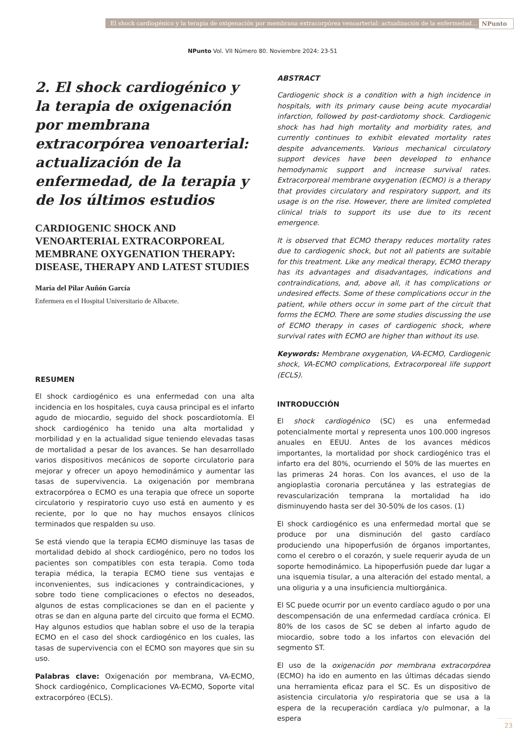El shock cardiogénico y la terapia de oxigenación por membrana extracorpórea venoarterial: actualización de la enfermedad... NPunto
NPunto Vol. VII Número 80. Noviembre 2024: 23-51
2. El shock cardiogénico y la terapia de oxigenación por membrana extracorpórea venoarterial: actualización de la enfermedad, de la terapia y de los últimos estudios
CARDIOGENIC SHOCK AND VENOARTERIAL EXTRACORPOREAL MEMBRANE OXYGENATION THERAPY: DISEASE, THERAPY AND LATEST STUDIES
María del Pilar Auñón García
Enfermera en el Hospital Universitario de Albacete.
RESUMEN
El shock cardiogénico es una enfermedad con una alta incidencia en los hospitales, cuya causa principal es el infarto agudo de miocardio, seguido del shock poscardiotomía. El shock cardiogénico ha tenido una alta mortalidad y morbilidad y en la actualidad sigue teniendo elevadas tasas de mortalidad a pesar de los avances. Se han desarrollado varios dispositivos mecánicos de soporte circulatorio para mejorar y ofrecer un apoyo hemodinámico y aumentar las tasas de supervivencia. La oxigenación por membrana extracorpórea o ECMO es una terapia que ofrece un soporte circulatorio y respiratorio cuyo uso está en aumento y es reciente, por lo que no hay muchos ensayos clínicos terminados que respalden su uso.
Se está viendo que la terapia ECMO disminuye las tasas de mortalidad debido al shock cardiogénico, pero no todos los pacientes son compatibles con esta terapia. Como toda terapia médica, la terapia ECMO tiene sus ventajas e inconvenientes, sus indicaciones y contraindicaciones, y sobre todo tiene complicaciones o efectos no deseados, algunos de estas complicaciones se dan en el paciente y otras se dan en alguna parte del circuito que forma el ECMO. Hay algunos estudios que hablan sobre el uso de la terapia ECMO en el caso del shock cardiogénico en los cuales, las tasas de supervivencia con el ECMO son mayores que sin su uso.
Palabras clave: Oxigenación por membrana, VA-ECMO, Shock cardiogénico, Complicaciones VA-ECMO, Soporte vital extracorpóreo (ECLS).
ABSTRACT
Cardiogenic shock is a condition with a high incidence in hospitals, with its primary cause being acute myocardial infarction, followed by post-cardiotomy shock. Cardiogenic shock has had high mortality and morbidity rates, and currently continues to exhibit elevated mortality rates despite advancements. Various mechanical circulatory support devices have been developed to enhance hemodynamic support and increase survival rates. Extracorporeal membrane oxygenation (ECMO) is a therapy that provides circulatory and respiratory support, and its usage is on the rise. However, there are limited completed clinical trials to support its use due to its recent emergence.
It is observed that ECMO therapy reduces mortality rates due to cardiogenic shock, but not all patients are suitable for this treatment. Like any medical therapy, ECMO therapy has its advantages and disadvantages, indications and contraindications, and, above all, it has complications or undesired effects. Some of these complications occur in the patient, while others occur in some part of the circuit that forms the ECMO. There are some studies discussing the use of ECMO therapy in cases of cardiogenic shock, where survival rates with ECMO are higher than without its use.
Keywords: Membrane oxygenation, VA-ECMO, Cardiogenic shock, VA-ECMO complications, Extracorporeal life support (ECLS).
INTRODUCCIÓN
El shock cardiogénico (SC) es una enfermedad potencialmente mortal y representa unos 100.000 ingresos anuales en EEUU. Antes de los avances médicos importantes, la mortalidad por shock cardiogénico tras el infarto era del 80%, ocurriendo el 50% de las muertes en las primeras 24 horas. Con los avances, el uso de la angioplastia coronaria percutánea y las estrategias de revascularización temprana la mortalidad ha ido disminuyendo hasta ser del 30-50% de los casos. (1)
El shock cardiogénico es una enfermedad mortal que se produce por una disminución del gasto cardíaco produciendo una hipoperfusión de órganos importantes, como el cerebro o el corazón, y suele requerir ayuda de un soporte hemodinámico. La hipoperfusión puede dar lugar a una isquemia tisular, a una alteración del estado mental, a una oliguria y a una insuficiencia multiorgánica.
El SC puede ocurrir por un evento cardíaco agudo o por una descompensación de una enfermedad cardíaca crónica. El 80% de los casos de SC se deben al infarto agudo de miocardio, sobre todo a los infartos con elevación del segmento ST.
El uso de la oxigenación por membrana extracorpórea (ECMO) ha ido en aumento en las últimas décadas siendo una herramienta eficaz para el SC. Es un dispositivo de asistencia circulatoria y/o respiratoria que se usa a la espera de la recuperación cardíaca y/o pulmonar, a la espera
23